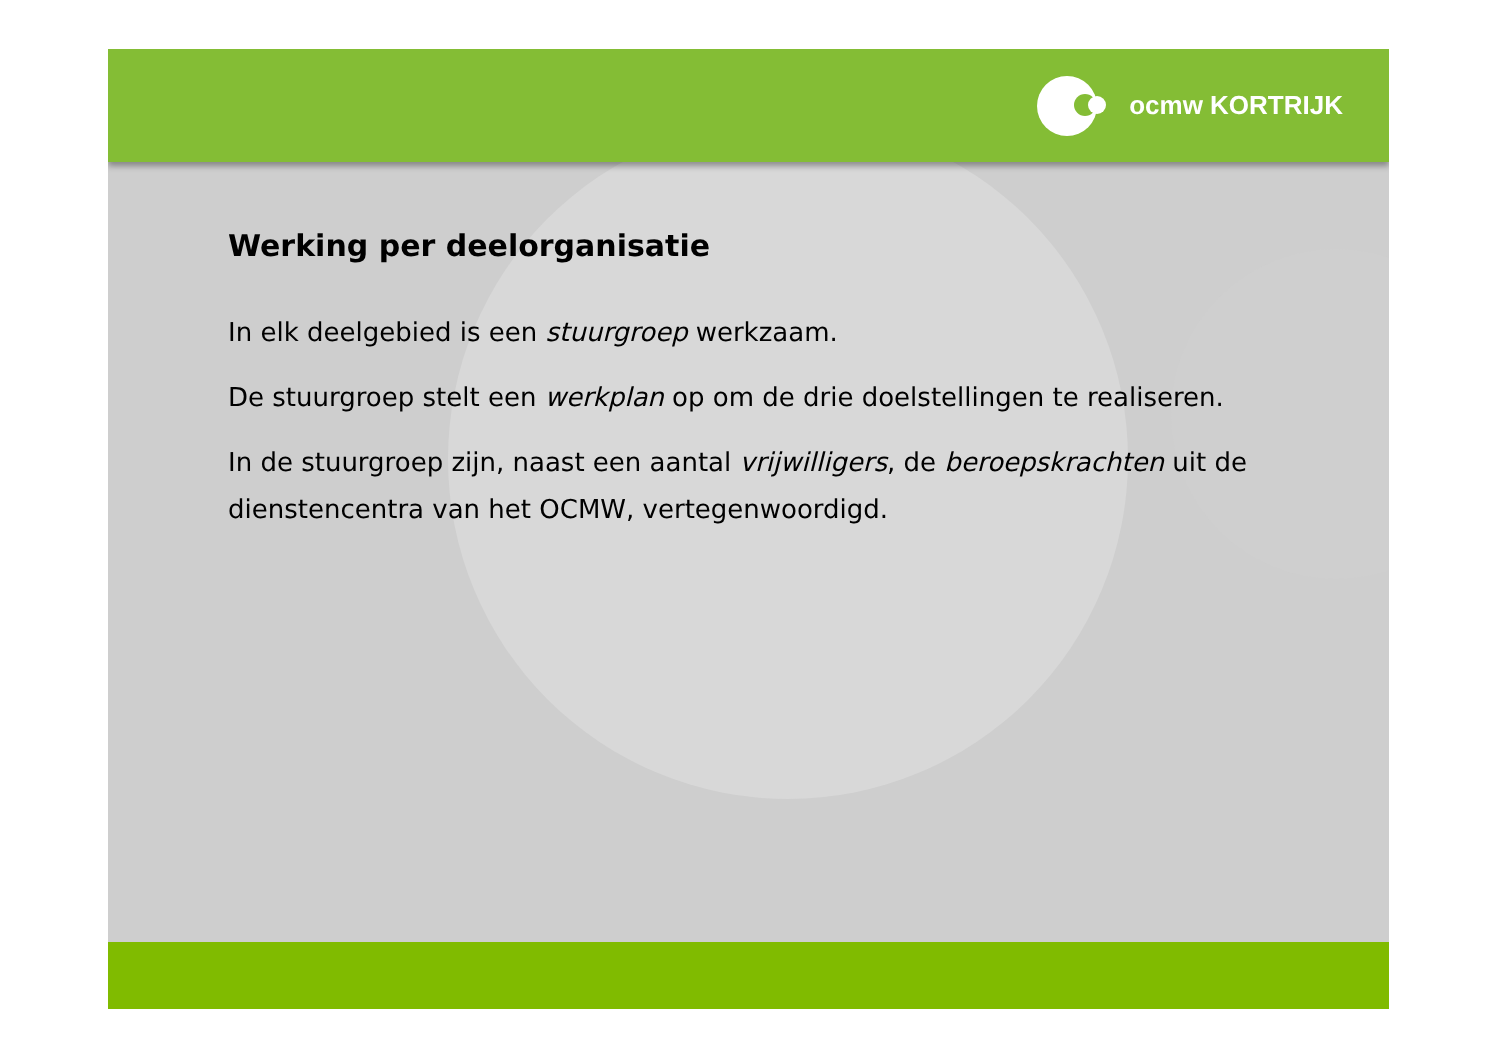ocmw KORTRIJK
Werking per deelorganisatie
In elk deelgebied is een stuurgroep werkzaam.
De stuurgroep stelt een werkplan op om de drie doelstellingen te realiseren.
In de stuurgroep zijn, naast een aantal vrijwilligers, de beroepskrachten uit de dienstencentra van het OCMW, vertegenwoordigd.